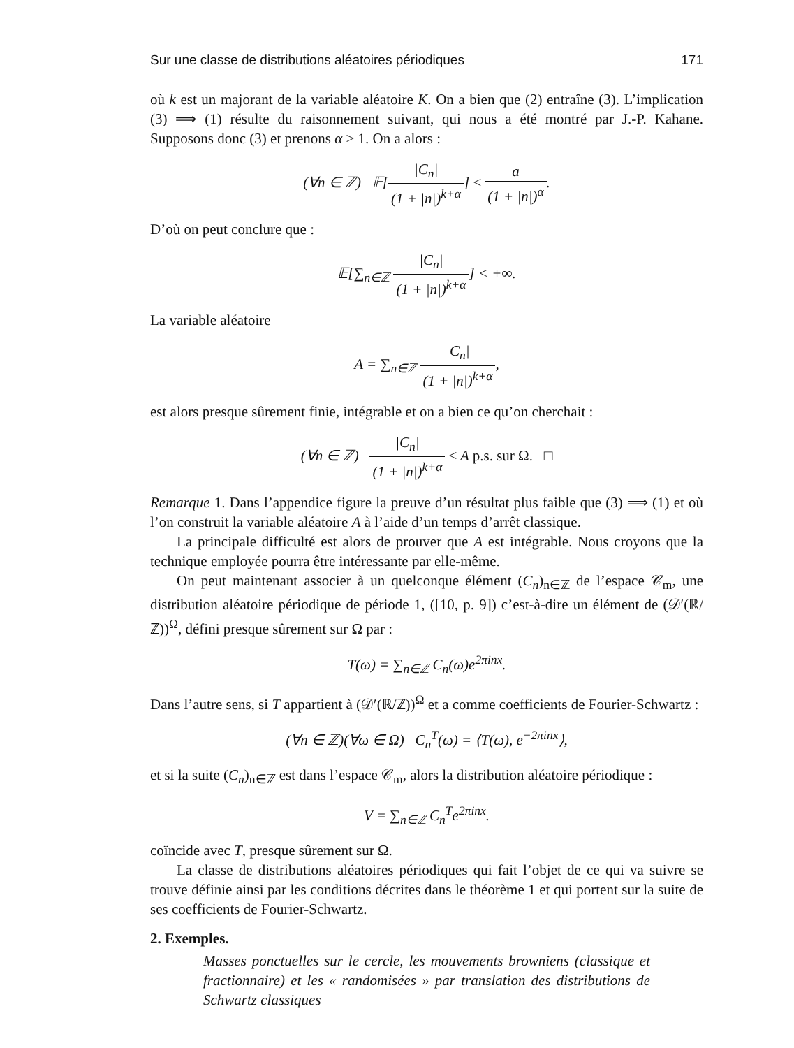Sur une classe de distributions aléatoires périodiques 171
où k est un majorant de la variable aléatoire K. On a bien que (2) entraîne (3). L’implication (3) ⟹ (1) résulte du raisonnement suivant, qui nous a été montré par J.-P. Kahane. Supposons donc (3) et prenons α > 1. On a alors :
(∀n ∈ ℤ) 𝔼[|C<sub>n</sub>| (1 + |n|)<sup>k+α</sup>] ≤ a (1 + |n|)<sup>α</sup>.
D’où on peut conclure que :
𝔼[∑<sub>n∈ℤ</sub> |C<sub>n</sub>| (1 + |n|)<sup>k+α</sup>] < +∞.
La variable aléatoire
A = ∑<sub>n∈ℤ</sub> |C<sub>n</sub>| (1 + |n|)<sup>k+α</sup>,
est alors presque sûrement finie, intégrable et on a bien ce qu’on cherchait :
(∀n ∈ ℤ) |C<sub>n</sub>| (1 + |n|)<sup>k+α</sup> ≤ A p.s. sur Ω. □
Remarque 1. Dans l’appendice figure la preuve d’un résultat plus faible que (3) ⟹ (1) et où l’on construit la variable aléatoire A à l’aide d’un temps d’arrêt classique.
La principale difficulté est alors de prouver que A est intégrable. Nous croyons que la technique employée pourra être intéressante par elle-même.
On peut maintenant associer à un quelconque élément (C<sub>n</sub>)<sub>n∈ℤ</sub> de l’espace 𝒞<sub>m</sub>, une distribution aléatoire périodique de période 1, ([10, p. 9]) c’est-à-dire un élément de (𝒟′(ℝ/ℤ))<sup>Ω</sup>, défini presque sûrement sur Ω par :
T(ω) = ∑<sub>n∈ℤ</sub> C<sub>n</sub>(ω)e<sup>2πinx</sup>.
Dans l’autre sens, si T appartient à (𝒟′(ℝ/ℤ))<sup>Ω</sup> et a comme coefficients de Fourier-Schwartz :
(∀n ∈ ℤ)(∀ω ∈ Ω) C<sub>n</sub><sup>T</sup>(ω) = ⟨T(ω), e<sup>−2πinx</sup>⟩,
et si la suite (C<sub>n</sub>)<sub>n∈ℤ</sub> est dans l’espace 𝒞<sub>m</sub>, alors la distribution aléatoire périodique :
V = ∑<sub>n∈ℤ</sub> C<sub>n</sub><sup>T</sup>e<sup>2πinx</sup>.
coïncide avec T, presque sûrement sur Ω.
La classe de distributions aléatoires périodiques qui fait l’objet de ce qui va suivre se trouve définie ainsi par les conditions décrites dans le théorème 1 et qui portent sur la suite de ses coefficients de Fourier-Schwartz.
2. Exemples.
Masses ponctuelles sur le cercle, les mouvements browniens (classique et fractionnaire) et les « randomisées » par translation des distributions de Schwartz classiques